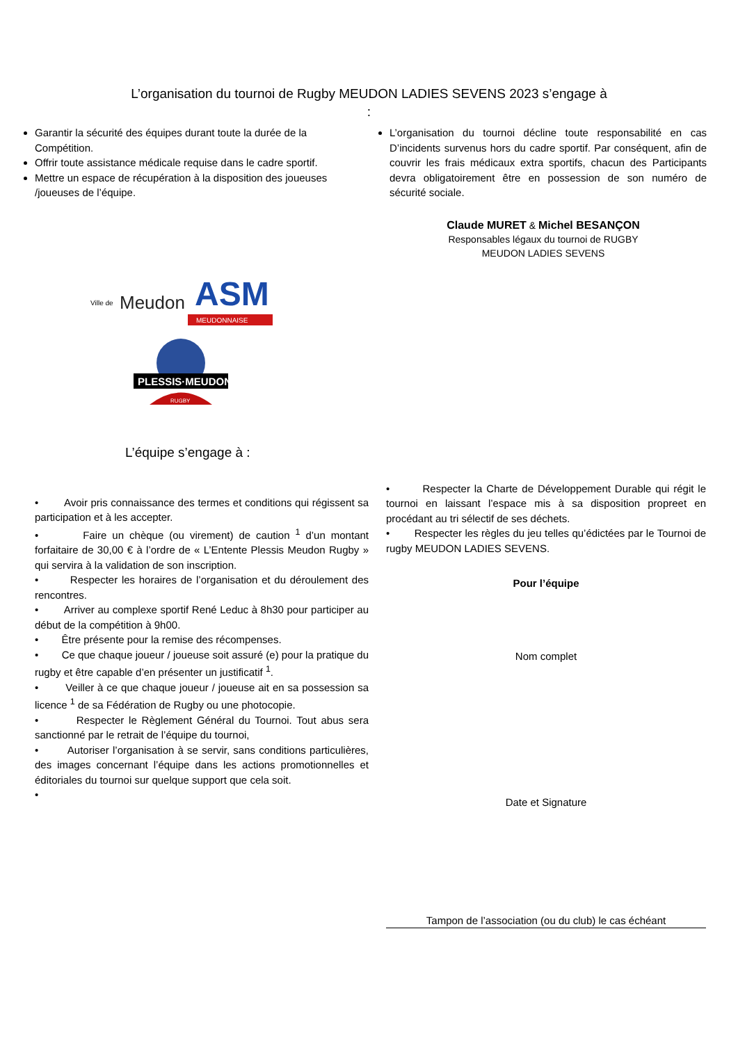L’organisation du tournoi de Rugby MEUDON LADIES SEVENS 2023 s’engage à
:
Garantir la sécurité des équipes durant toute la durée de la Compétition.
Offrir toute assistance médicale requise dans le cadre sportif.
Mettre un espace de récupération à la disposition des joueuses /joueuses de l’équipe.
L’organisation du tournoi décline toute responsabilité en cas D’incidents survenus hors du cadre sportif. Par conséquent, afin de couvrir les frais médicaux extra sportifs, chacun des Participants devra obligatoirement être en possession de son numéro de sécurité sociale.
Claude MURET & Michel BESANÇON
Responsables légaux du tournoi de RUGBY
MEUDON LADIES SEVENS
Ville de
Meudon
ASM
MEUDONNAISE
PLESSIS·MEUDON
RUGBY
L’équipe s’engage à :
• Avoir pris connaissance des termes et conditions qui régissent sa participation et à les accepter.
• Faire un chèque (ou virement) de caution <sup>1</sup> d’un montant forfaitaire de 30,00 € à l’ordre de « L’Entente Plessis Meudon Rugby » qui servira à la validation de son inscription.
• Respecter les horaires de l’organisation et du déroulement des rencontres.
• Arriver au complexe sportif René Leduc à 8h30 pour participer au début de la compétition à 9h00.
• Être présente pour la remise des récompenses.
• Ce que chaque joueur / joueuse soit assuré (e) pour la pratique du rugby et être capable d’en présenter un justificatif <sup>1</sup>.
• Veiller à ce que chaque joueur / joueuse ait en sa possession sa licence <sup>1</sup> de sa Fédération de Rugby ou une photocopie.
• Respecter le Règlement Général du Tournoi. Tout abus sera sanctionné par le retrait de l’équipe du tournoi,
• Autoriser l’organisation à se servir, sans conditions particulières, des images concernant l’équipe dans les actions promotionnelles et éditoriales du tournoi sur quelque support que cela soit.
•
• Respecter la Charte de Développement Durable qui régit le tournoi en laissant l’espace mis à sa disposition propreet en procédant au tri sélectif de ses déchets.
• Respecter les règles du jeu telles qu’édictées par le Tournoi de rugby MEUDON LADIES SEVENS.
Pour l’équipe
Nom complet
Date et Signature
Tampon de l’association (ou du club) le cas échéant